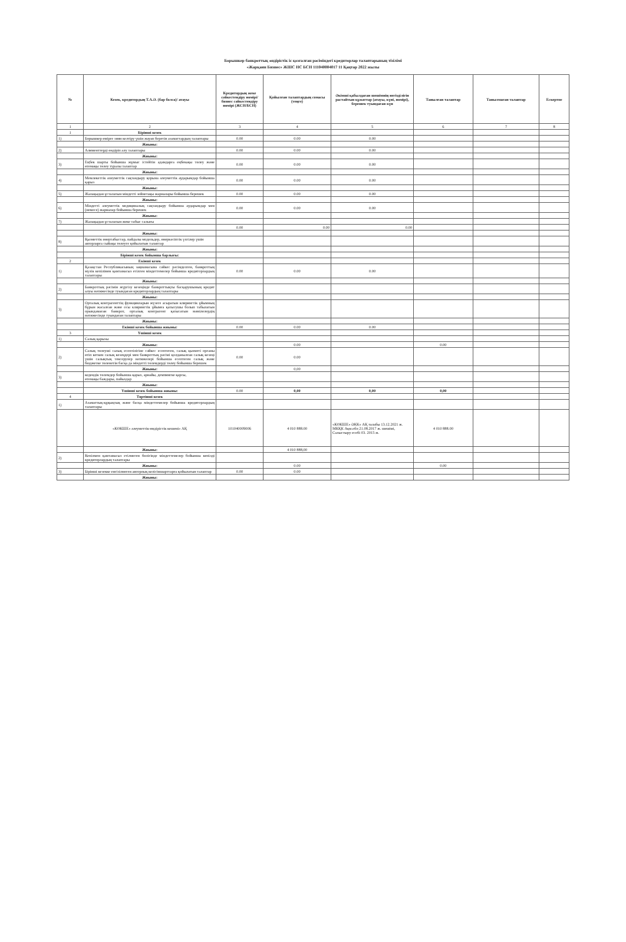Борышкер банкроттық өндірістік іс қозғалған рәсіміндегі кредиторлар талаптарының тізілімі
«Жарқаин Бизнес» ЖШС НС БСН 111040004017 11 Қаңтар 2022 жылы
| № | Кезек, кредитордың Т.А.Ә. (бар болса)/ атауы | Кредитордың жеке сәйкестендіру нөмірі/ бизнес сәйкестендіру нөмірі (ЖСН/БСН) | Қойылған талаптардың сомасы (теңге) | Әкімші қабылдаған шешімнің негізділігін растайтын құжаттар (атауы, күні, нөмірі), берешек туындаған күн | Танылған талаптар | Танылмаған талаптар | Ескертпе |
| --- | --- | --- | --- | --- | --- | --- | --- |
| 1 | 2 | 3 | 4 | 5 | 6 | 7 | 8 |
| 1 | Бірінші кезек | | | | | | |
| 1) | Борышкер өмірге зиян келтіру үшін жауап беретін азаматтардың талаптары | 0.00 | 0.00 | 0.00 | | | |
| | Жиыны: | | | | | | |
| 2) | Алименттерді өндіріп алу талаптары | 0.00 | 0.00 | 0.00 | | | |
| | Жиыны: | | | | | | |
| 3) | Еңбек шарты бойынша жұмыс істейтін адамдарға еңбекақы төлеу және өтемақы төлеу туралы талаптар | 0.00 | 0.00 | 0.00 | | | |
| | Жиыны: | | | | | | |
| 4) | Мемлекеттік әлеуметтік сақтандыру қорына әлеуметтік аударымдар бойынша қарыз | 0.00 | 0.00 | 0.00 | | | |
| | Жиыны: | | | | | | |
| 5) | Жалақыдан ұсталатын міндетті зейнетақы жарналары бойынша берешек | 0.00 | 0.00 | 0.00 | | | |
| | Жиыны: | | | | | | |
| 6) | Міндетті әлеуметтік медициналық сақтандыру бойынша аударымдар мен (немесе) жарналар бойынша берешек | 0.00 | 0.00 | 0.00 | | | |
| | Жиыны: | | | | | | |
| 7) | Жалақыдан ұсталатын жеке табыс салығы | | | | | | |
| | | 0.00 | 0.00 | 0.00 | | | |
| | Жиыны: | | | | | | |
| 8) | Қызметтік өнертабыстар, пайдалы модельдер, өнеркәсіптік үлгілер үшін авторларға сыйақы төлеуге қойылатын талаптар | | | | | | |
| | Жиыны: | | | | | | |
| | Бірінші кезек бойынша барлығы: | | | | | | |
| 2 | Екінші кезек | | | | | | |
| 1) | Қазақстан Республикасының заңнамасына сәйкес рәсімделген, банкроттың мүлік кепілімен қамтамасыз етілген міндеттемелер бойынша кредиторлардың талаптары | 0.00 | 0.00 | 0.00 | | | |
| | Жиыны: | | | | | | |
| 2) | Банкроттық рәсімін жүргізу кезеңінде банкроттықты басқарушының кредит алуы нәтижесінде туындаған кредиторлардың талаптары | | | | | | |
| | Жиыны: | | | | | | |
| 3) | Орталық контрагенттің функцияларын жүзеге асыратын клирингтік ұйымның бұрын жасалған және осы клирингтік ұйымға қатысушы болып табылатын орындамаған банкрот, орталық контрагент қатысатын мәмілелердің нәтижесінде туындаған талаптары | | | | | | |
| | Жиыны: | | | | | | |
| | Екінші кезек бойынша жиыны: | 0.00 | 0.00 | 0.00 | | | |
| 3 | Үшінші кезек | | | | | | |
| 1) | Салық қарызы | | | | | | |
| | Жиыны: | | 0.00 | | 0.00 | | |
| 2) | Салық төлеуші салық есептілігіне сәйкес есептеген, салық қызметі органы өтіп кеткен салық кезеңдері мен банкроттық рәсімі қолданылған салық кезеңі үшін салықтық тексерулер нәтижелері бойынша есептеген салық және бюджетке төленетін басқа да міндетті төлемдерді төлеу бойынша берешек | 0.00 | 0.00 | | | | |
| | Жиыны: | | 0,00 | | | | |
| 3) | кедендік төлемдер бойынша қарыз, арнайы, демпингке қарсы, өтемақы баждары, пайыздар | | | | | | |
| | Жиыны: | | | | | | |
| | Үшінші кезек бойынша жиыны: | 0.00 | 0,00 | 0,00 | 0,00 | | |
| 4 | Төртінші кезек | | | | | | |
| 1) | Азаматтық-құқықтық және басқа міндеттемелер бойынша кредиторлардың талаптары | | | | | | |
| | «КӨКШЕ» әлеуметтік-өндірістік кешені» АҚ | 101040009006 | 4 010 888.00 | «КӨКШЕ» ӘКК» АҚ талабы 13.12.2021 ж. МКҚК Ақм.обл 21.08.2017 ж. шешімі, Салыстыру есебі 03. 2015 ж. | 4 010 888.00 | | |
| | Жиыны: | | 4 010 888,00 | | | | |
| 2) | Кепілмен қамтамасыз етілмеген бөлігінде міндеттемелер бойынша кепілді кредиторлардың талаптары | | | | | | |
| | Жиыны: | | 0.00 | | 0.00 | | |
| 3) | Бірінші кезекке енгізілмеген авторлық келісімшарттарға қойылатын талаптар | 0.00 | 0.00 | | | | |
| | Жиыны: | | | | | | |